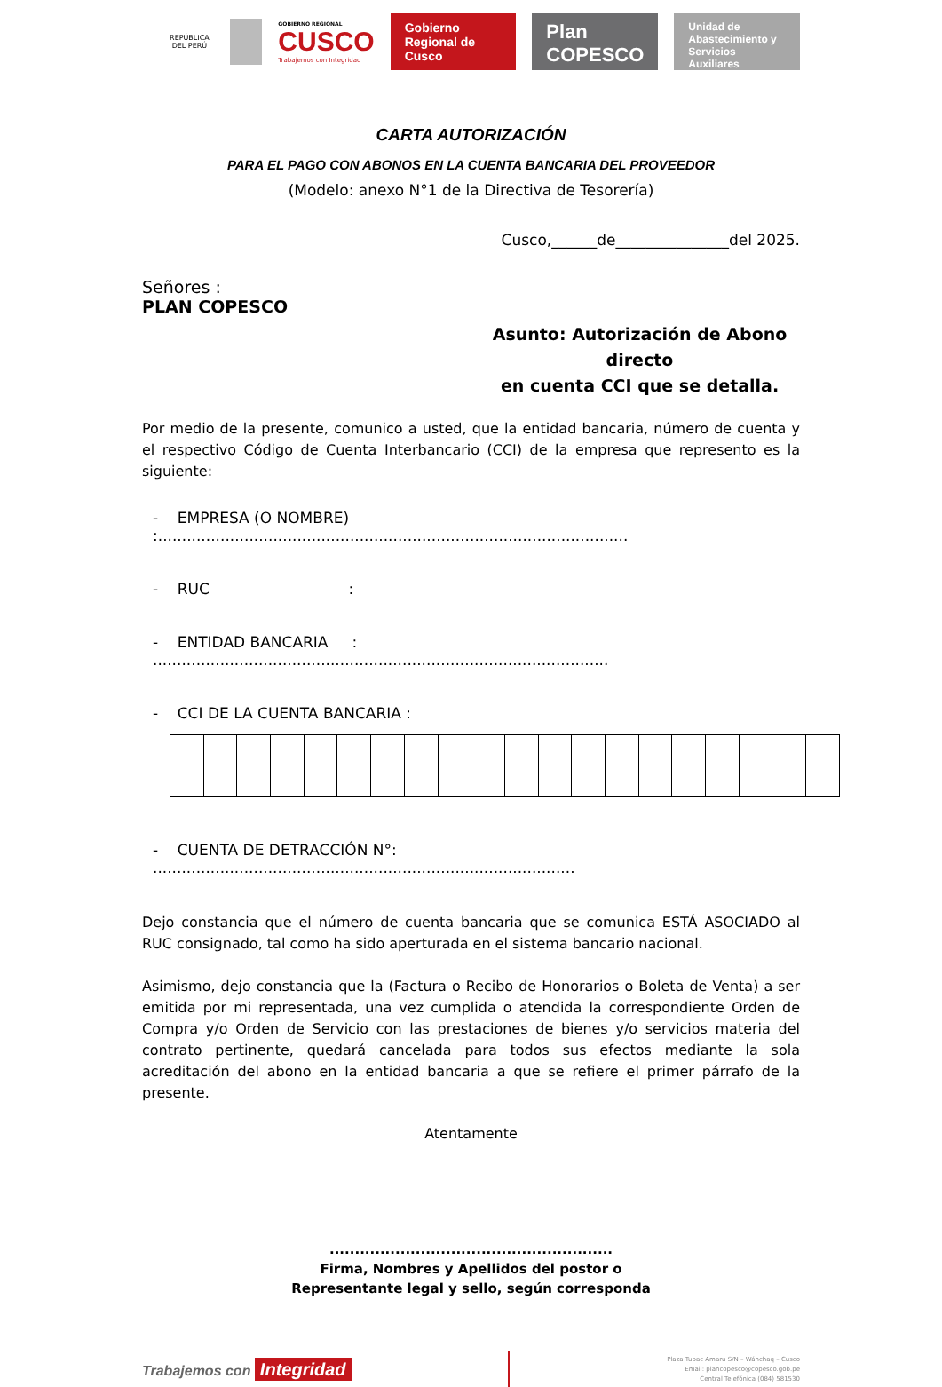REPÚBLICA DEL PERÚ
GOBIERNO REGIONAL
CUSCO
Trabajemos con Integridad
Gobierno Regional de Cusco
Plan COPESCO
Unidad de Abastecimiento y Servicios Auxiliares
CARTA AUTORIZACIÓN
PARA EL PAGO CON ABONOS EN LA CUENTA BANCARIA DEL PROVEEDOR
(Modelo: anexo N°1 de la Directiva de Tesorería)
Cusco,______de_______________del 2025.
Señores :
PLAN COPESCO
Asunto: Autorización de Abono directo
en cuenta CCI que se detalla.
Por medio de la presente, comunico a usted, que la entidad bancaria, número de cuenta y el respectivo Código de Cuenta Interbancario (CCI) de la empresa que represento es la siguiente:
- EMPRESA (O NOMBRE) :..................................................................................................
- RUC :
- ENTIDAD BANCARIA : ...............................................................................................
- CCI DE LA CUENTA BANCARIA :
- CUENTA DE DETRACCIÓN N°: ........................................................................................
Dejo constancia que el número de cuenta bancaria que se comunica ESTÁ ASOCIADO al RUC consignado, tal como ha sido aperturada en el sistema bancario nacional.
Asimismo, dejo constancia que la (Factura o Recibo de Honorarios o Boleta de Venta) a ser emitida por mi representada, una vez cumplida o atendida la correspondiente Orden de Compra y/o Orden de Servicio con las prestaciones de bienes y/o servicios materia del contrato pertinente, quedará cancelada para todos sus efectos mediante la sola acreditación del abono en la entidad bancaria a que se refiere el primer párrafo de la presente.
Atentamente
........................................................
Firma, Nombres y Apellidos del postor o
Representante legal y sello, según corresponda
Trabajemos con Integridad
Plaza Tupac Amaru S/N – Wánchaq – Cusco
Email: plancopesco@copesco.gob.pe
Central Telefónica (084) 581530